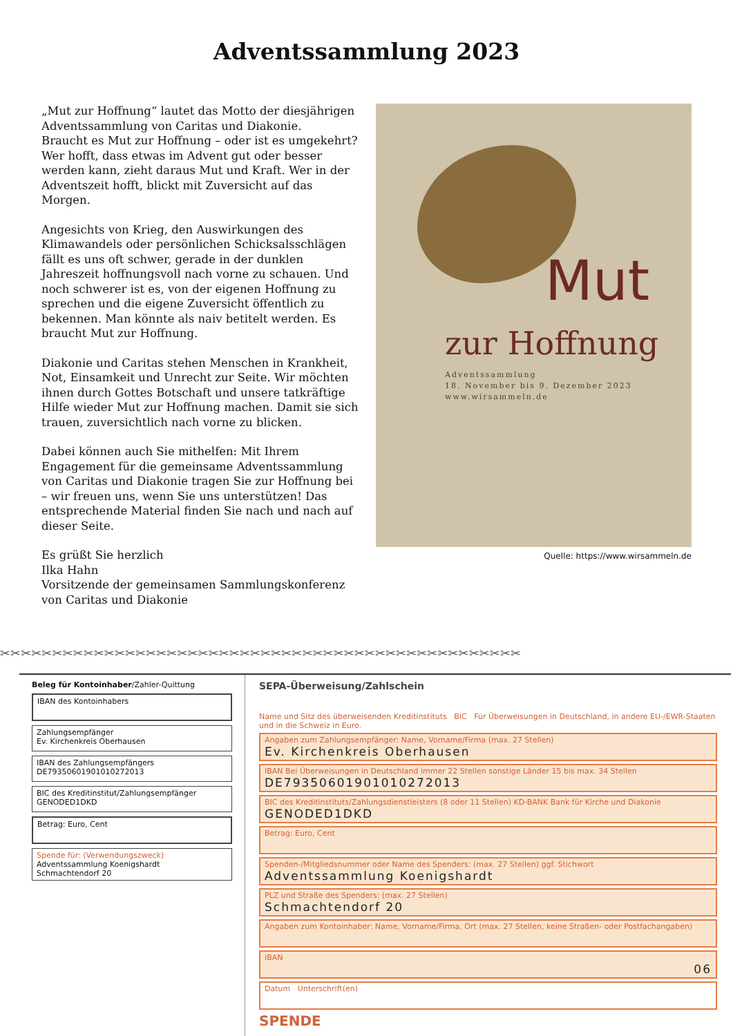Adventssammlung 2023
„Mut zur Hoffnung“ lautet das Motto der diesjährigen Adventssammlung von Caritas und Diakonie.
Braucht es Mut zur Hoffnung – oder ist es umgekehrt? Wer hofft, dass etwas im Advent gut oder besser werden kann, zieht daraus Mut und Kraft. Wer in der Adventszeit hofft, blickt mit Zuversicht auf das Morgen.
Angesichts von Krieg, den Auswirkungen des Klimawandels oder persönlichen Schicksalsschlägen fällt es uns oft schwer, gerade in der dunklen Jahreszeit hoffnungsvoll nach vorne zu schauen. Und noch schwerer ist es, von der eigenen Hoffnung zu sprechen und die eigene Zuversicht öffentlich zu bekennen. Man könnte als naiv betitelt werden. Es braucht Mut zur Hoffnung.
Diakonie und Caritas stehen Menschen in Krankheit, Not, Einsamkeit und Unrecht zur Seite. Wir möchten ihnen durch Gottes Botschaft und unsere tatkräftige Hilfe wieder Mut zur Hoffnung machen. Damit sie sich trauen, zuversichtlich nach vorne zu blicken.
Dabei können auch Sie mithelfen: Mit Ihrem Engagement für die gemeinsame Adventssammlung von Caritas und Diakonie tragen Sie zur Hoffnung bei – wir freuen uns, wenn Sie uns unterstützen! Das entsprechende Material finden Sie nach und nach auf dieser Seite.
Es grüßt Sie herzlich
Ilka Hahn
Vorsitzende der gemeinsamen Sammlungskonferenz von Caritas und Diakonie
Mut
zur Hoffnung
Adventssammlung
18. November bis 9. Dezember 2023
www.wirsammeln.de
Quelle: https://www.wirsammeln.de
✂✂✂✂✂✂✂✂✂✂✂✂✂✂✂✂✂✂✂✂✂✂✂✂✂✂✂✂✂✂✂✂✂✂✂✂✂✂✂✂✂✂✂✂✂✂✂✂✂✂
Beleg für Kontoinhaber/Zahler-Quittung
IBAN des Kontoinhabers
Zahlungsempfänger
Ev. Kirchenkreis Oberhausen
IBAN des Zahlungsempfängers
DE79350601901010272013
BIC des Kreditinstitut/Zahlungsempfänger
GENODED1DKD
Betrag: Euro, Cent
Spende für: (Verwendungszweck)
Adventssammlung Koenigshardt
Schmachtendorf 20
SEPA-Überweisung/Zahlschein
Name und Sitz des überweisenden Kreditinstituts BIC Für Überweisungen in Deutschland, in andere EU-/EWR-Staaten und in die Schweiz in Euro.
Angaben zum Zahlungsempfänger: Name, Vorname/Firma (max. 27 Stellen)
Ev. Kirchenkreis Oberhausen
IBAN Bei Überweisungen in Deutschland immer 22 Stellen sonstige Länder 15 bis max. 34 Stellen
DE79350601901010272013
BIC des Kreditinstituts/Zahlungsdienstleisters (8 oder 11 Stellen) KD-BANK Bank für Kirche und Diakonie
GENODED1DKD
Betrag: Euro, Cent
Spenden-/Mitgliedsnummer oder Name des Spenders: (max. 27 Stellen) ggf. Stichwort
Adventssammlung Koenigshardt
PLZ und Straße des Spenders: (max. 27 Stellen)
Schmachtendorf 20
Angaben zum Kontoinhaber: Name, Vorname/Firma, Ort (max. 27 Stellen, keine Straßen- oder Postfachangaben)
IBAN
06
Datum Unterschrift(en)
SPENDE